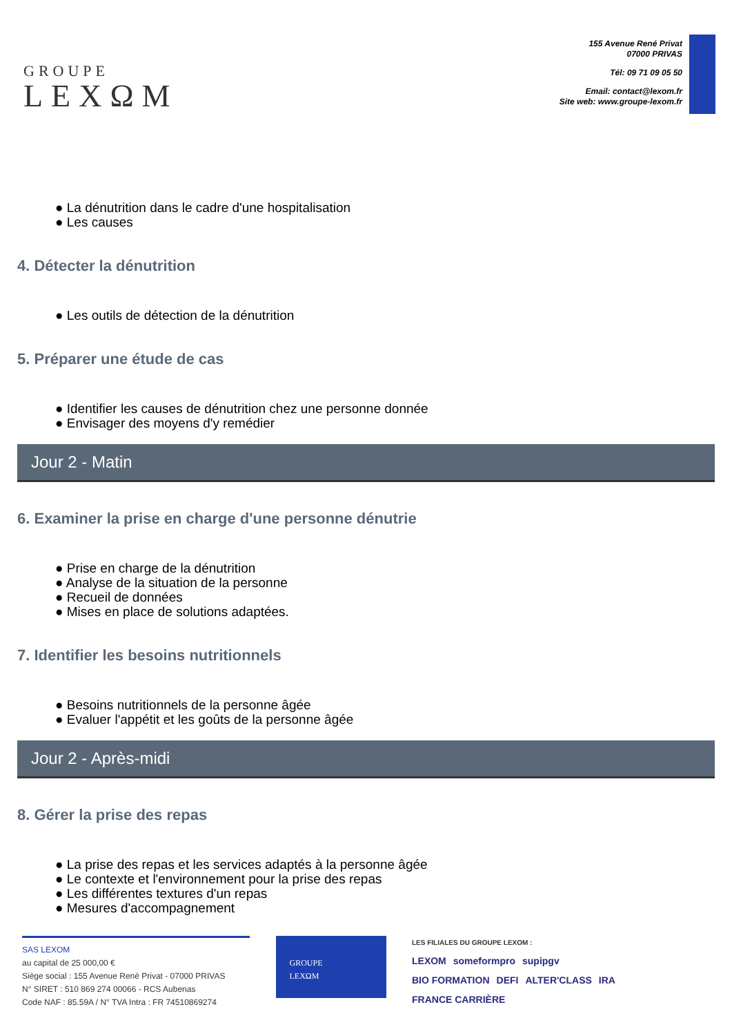GROUPE
LEXΩM
155 Avenue René Privat
07000 PRIVAS
Tél: 09 71 09 05 50
Email: contact@lexom.fr
Site web: www.groupe-lexom.fr
● La dénutrition dans le cadre d'une hospitalisation
● Les causes
4. Détecter la dénutrition
● Les outils de détection de la dénutrition
5. Préparer une étude de cas
● Identifier les causes de dénutrition chez une personne donnée
● Envisager des moyens d'y remédier
Jour 2 - Matin
6. Examiner la prise en charge d'une personne dénutrie
● Prise en charge de la dénutrition
● Analyse de la situation de la personne
● Recueil de données
● Mises en place de solutions adaptées.
7. Identifier les besoins nutritionnels
● Besoins nutritionnels de la personne âgée
● Evaluer l'appétit et les goûts de la personne âgée
Jour 2 - Après-midi
8. Gérer la prise des repas
● La prise des repas et les services adaptés à la personne âgée
● Le contexte et l'environnement pour la prise des repas
● Les différentes textures d'un repas
● Mesures d'accompagnement
SAS LEXOM
au capital de 25 000,00 €
Siège social : 155 Avenue René Privat - 07000 PRIVAS
N° SIRET : 510 869 274 00066 - RCS Aubenas
Code NAF : 85.59A / N° TVA Intra : FR 74510869274
GROUPE
LEXΩM
LES FILIALES DU GROUPE LEXOM :
LEXOM someformpro supipgv
BIO FORMATION DEFI ALTER'CLASS IRA FRANCE CARRIÈRE